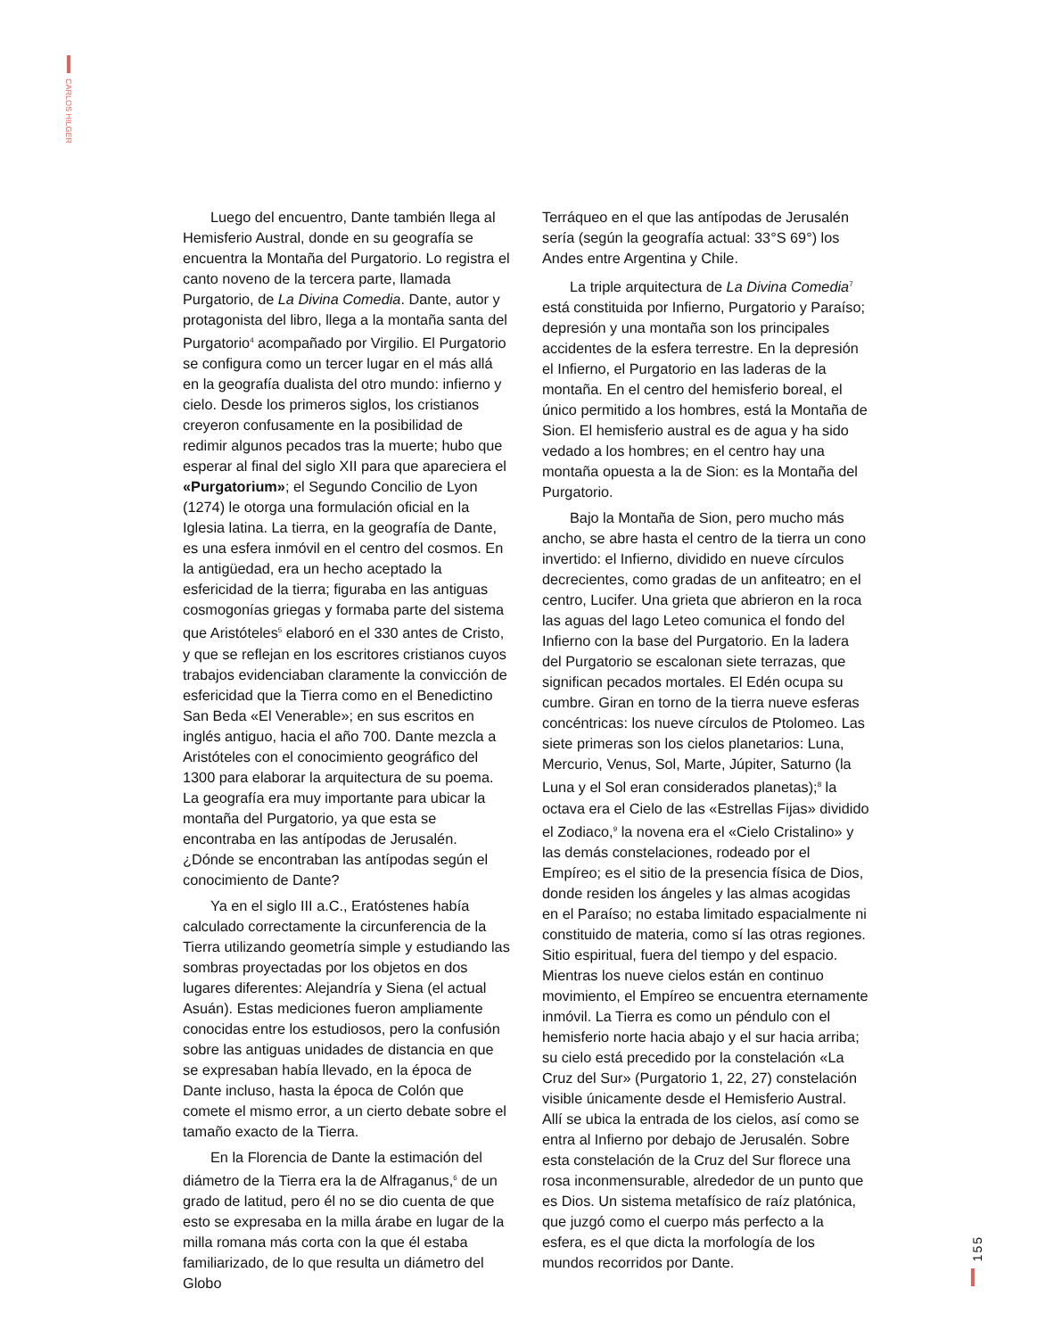CARLOS HILGER
Luego del encuentro, Dante también llega al Hemisferio Austral, donde en su geografía se encuentra la Montaña del Purgatorio. Lo registra el canto noveno de la tercera parte, llamada Purgatorio, de La Divina Comedia. Dante, autor y protagonista del libro, llega a la montaña santa del Purgatorio<sup>4</sup> acompañado por Virgilio. El Purgatorio se configura como un tercer lugar en el más allá en la geografía dualista del otro mundo: infierno y cielo. Desde los primeros siglos, los cristianos creyeron confusamente en la posibilidad de redimir algunos pecados tras la muerte; hubo que esperar al final del siglo XII para que apareciera el «Purgatorium»; el Segundo Concilio de Lyon (1274) le otorga una formulación oficial en la Iglesia latina. La tierra, en la geografía de Dante, es una esfera inmóvil en el centro del cosmos. En la antigüedad, era un hecho aceptado la esfericidad de la tierra; figuraba en las antiguas cosmogonías griegas y formaba parte del sistema que Aristóteles<sup>5</sup> elaboró en el 330 antes de Cristo, y que se reflejan en los escritores cristianos cuyos trabajos evidenciaban claramente la convicción de esfericidad que la Tierra como en el Benedictino San Beda «El Venerable»; en sus escritos en inglés antiguo, hacia el año 700. Dante mezcla a Aristóteles con el conocimiento geográfico del 1300 para elaborar la arquitectura de su poema. La geografía era muy importante para ubicar la montaña del Purgatorio, ya que esta se encontraba en las antípodas de Jerusalén. ¿Dónde se encontraban las antípodas según el conocimiento de Dante?
Ya en el siglo III a.C., Eratóstenes había calculado correctamente la circunferencia de la Tierra utilizando geometría simple y estudiando las sombras proyectadas por los objetos en dos lugares diferentes: Alejandría y Siena (el actual Asuán). Estas mediciones fueron ampliamente conocidas entre los estudiosos, pero la confusión sobre las antiguas unidades de distancia en que se expresaban había llevado, en la época de Dante incluso, hasta la época de Colón que comete el mismo error, a un cierto debate sobre el tamaño exacto de la Tierra.
En la Florencia de Dante la estimación del diámetro de la Tierra era la de Alfraganus,<sup>6</sup> de un grado de latitud, pero él no se dio cuenta de que esto se expresaba en la milla árabe en lugar de la milla romana más corta con la que él estaba familiarizado, de lo que resulta un diámetro del Globo
Terráqueo en el que las antípodas de Jerusalén sería (según la geografía actual: 33°S 69°) los Andes entre Argentina y Chile.
La triple arquitectura de La Divina Comedia<sup>7</sup> está constituida por Infierno, Purgatorio y Paraíso; depresión y una montaña son los principales accidentes de la esfera terrestre. En la depresión el Infierno, el Purgatorio en las laderas de la montaña. En el centro del hemisferio boreal, el único permitido a los hombres, está la Montaña de Sion. El hemisferio austral es de agua y ha sido vedado a los hombres; en el centro hay una montaña opuesta a la de Sion: es la Montaña del Purgatorio.
Bajo la Montaña de Sion, pero mucho más ancho, se abre hasta el centro de la tierra un cono invertido: el Infierno, dividido en nueve círculos decrecientes, como gradas de un anfiteatro; en el centro, Lucifer. Una grieta que abrieron en la roca las aguas del lago Leteo comunica el fondo del Infierno con la base del Purgatorio. En la ladera del Purgatorio se escalonan siete terrazas, que significan pecados mortales. El Edén ocupa su cumbre. Giran en torno de la tierra nueve esferas concéntricas: los nueve círculos de Ptolomeo. Las siete primeras son los cielos planetarios: Luna, Mercurio, Venus, Sol, Marte, Júpiter, Saturno (la Luna y el Sol eran considerados planetas);<sup>8</sup> la octava era el Cielo de las «Estrellas Fijas» dividido el Zodiaco,<sup>9</sup> la novena era el «Cielo Cristalino» y las demás constelaciones, rodeado por el Empíreo; es el sitio de la presencia física de Dios, donde residen los ángeles y las almas acogidas en el Paraíso; no estaba limitado espacialmente ni constituido de materia, como sí las otras regiones. Sitio espiritual, fuera del tiempo y del espacio. Mientras los nueve cielos están en continuo movimiento, el Empíreo se encuentra eternamente inmóvil. La Tierra es como un péndulo con el hemisferio norte hacia abajo y el sur hacia arriba; su cielo está precedido por la constelación «La Cruz del Sur» (Purgatorio 1, 22, 27) constelación visible únicamente desde el Hemisferio Austral. Allí se ubica la entrada de los cielos, así como se entra al Infierno por debajo de Jerusalén. Sobre esta constelación de la Cruz del Sur florece una rosa inconmensurable, alrededor de un punto que es Dios. Un sistema metafísico de raíz platónica, que juzgó como el cuerpo más perfecto a la esfera, es el que dicta la morfología de los mundos recorridos por Dante.
155